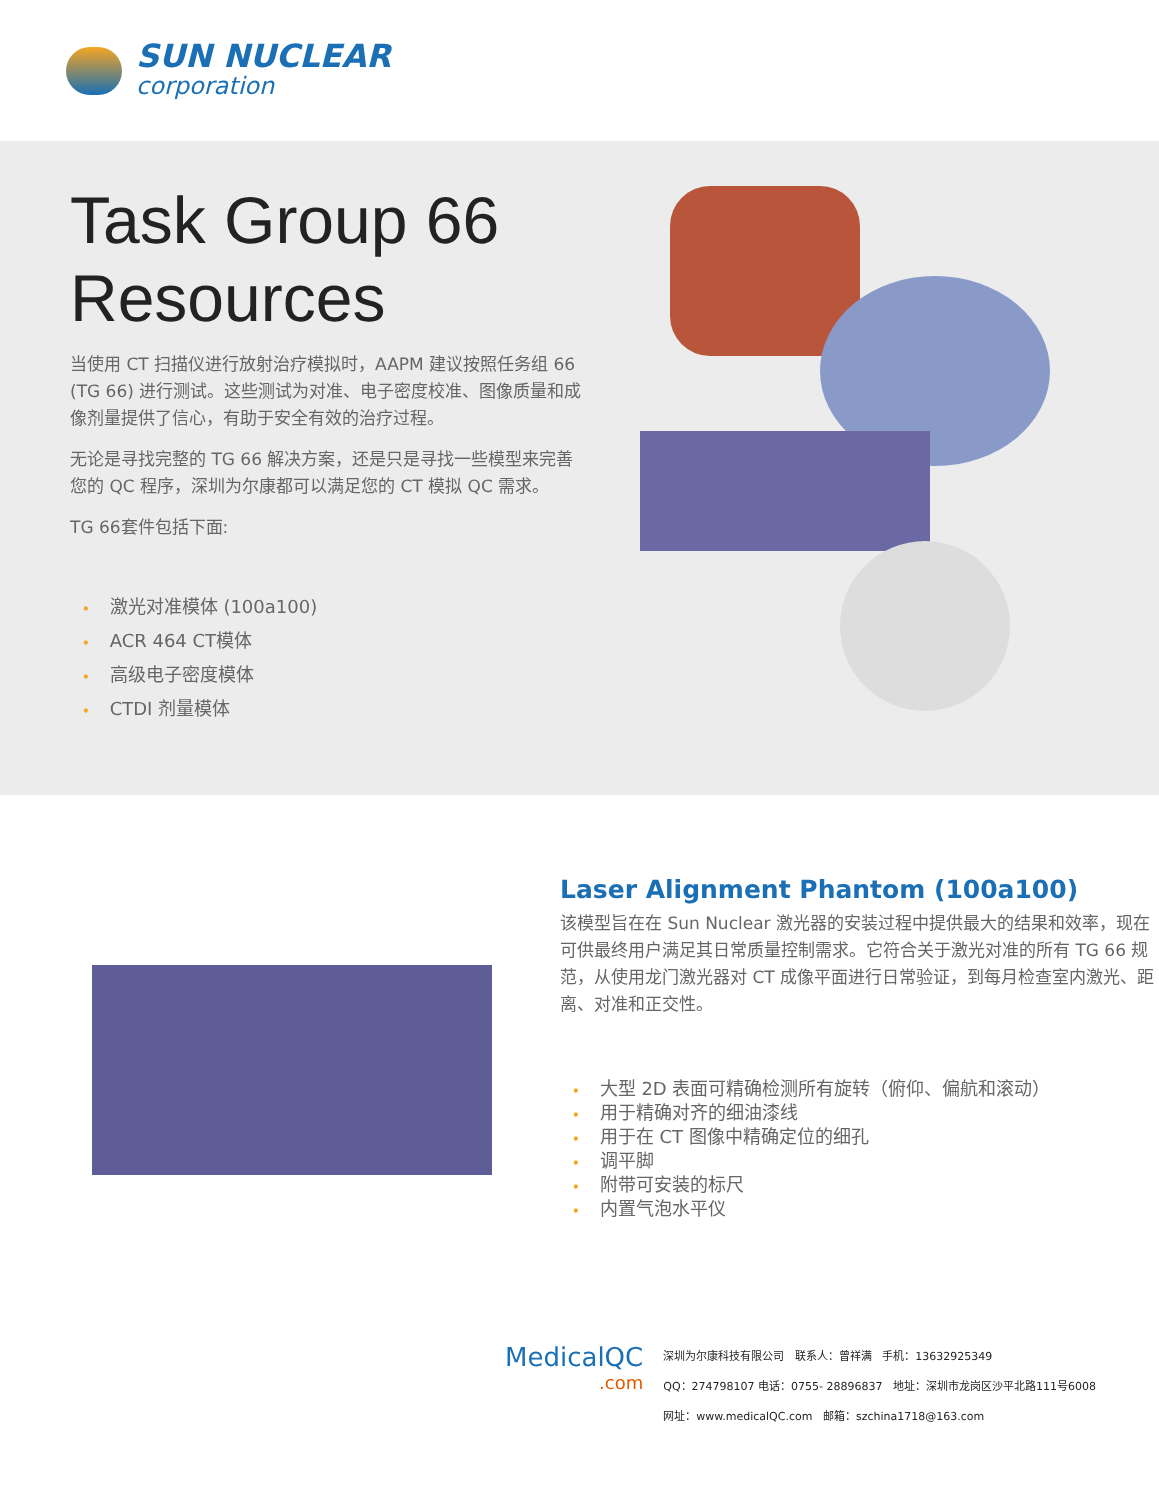SUN NUCLEAR
corporation
Task Group 66 Resources
当使用 CT 扫描仪进行放射治疗模拟时，AAPM 建议按照任务组 66 (TG 66) 进行测试。这些测试为对准、电子密度校准、图像质量和成像剂量提供了信心，有助于安全有效的治疗过程。
无论是寻找完整的 TG 66 解决方案，还是只是寻找一些模型来完善您的 QC 程序，深圳为尔康都可以满足您的 CT 模拟 QC 需求。
TG 66套件包括下面:
• 激光对准模体 (100a100)
• ACR 464 CT模体
• 高级电子密度模体
• CTDI 剂量模体
Laser Alignment Phantom (100a100)
该模型旨在在 Sun Nuclear 激光器的安装过程中提供最大的结果和效率，现在可供最终用户满足其日常质量控制需求。它符合关于激光对准的所有 TG 66 规范，从使用龙门激光器对 CT 成像平面进行日常验证，到每月检查室内激光、距离、对准和正交性。
• 大型 2D 表面可精确检测所有旋转（俯仰、偏航和滚动）
• 用于精确对齐的细油漆线
• 用于在 CT 图像中精确定位的细孔
• 调平脚
• 附带可安装的标尺
• 内置气泡水平仪
MedicalQC.com
深圳为尔康科技有限公司 联系人：曾祥满 手机：13632925349
QQ：274798107 电话：0755- 28896837 地址：深圳市龙岗区沙平北路111号6008
网址：www.medicalQC.com 邮箱：szchina1718@163.com